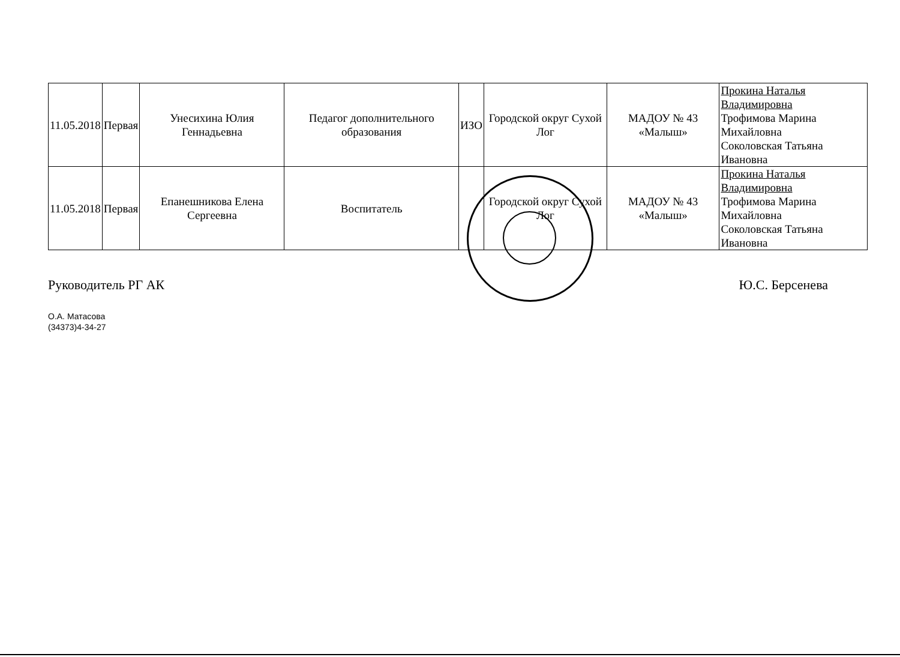| 11.05.2018 | Первая | Унесихина Юлия Геннадьевна | Педагог дополнительного образования | ИЗО | Городской округ Сухой Лог | МАДОУ № 43 «Малыш» | Прокина Наталья Владимировна Трофимова Марина Михайловна Соколовская Татьяна Ивановна |
| 11.05.2018 | Первая | Епанешникова Елена Сергеевна | Воспитатель | | Городской округ Сухой Лог | МАДОУ № 43 «Малыш» | Прокина Наталья Владимировна Трофимова Марина Михайловна Соколовская Татьяна Ивановна |
Руководитель РГ АК Ю.С. Берсенева
О.А. Матасова
(34373)4-34-27